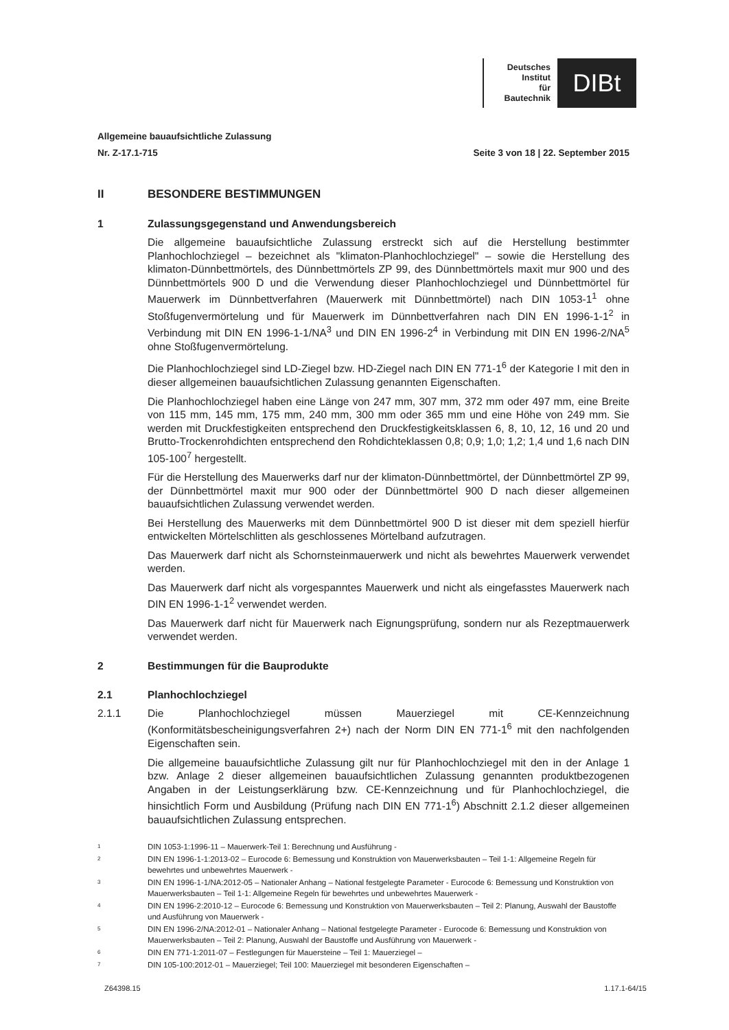Deutsches
Institut
für
Bautechnik
DIBt
Allgemeine bauaufsichtliche Zulassung
Nr. Z-17.1-715 Seite 3 von 18 | 22. September 2015
II BESONDERE BESTIMMUNGEN
1 Zulassungsgegenstand und Anwendungsbereich
Die allgemeine bauaufsichtliche Zulassung erstreckt sich auf die Herstellung bestimmter Planhochlochziegel – bezeichnet als "klimaton-Planhochlochziegel" – sowie die Herstellung des klimaton-Dünnbettmörtels, des Dünnbettmörtels ZP 99, des Dünnbettmörtels maxit mur 900 und des Dünnbettmörtels 900 D und die Verwendung dieser Planhochlochziegel und Dünnbettmörtel für Mauerwerk im Dünnbettverfahren (Mauerwerk mit Dünnbettmörtel) nach DIN 1053-1<sup>1</sup> ohne Stoßfugenvermörtelung und für Mauerwerk im Dünnbettverfahren nach DIN EN 1996-1-1<sup>2</sup> in Verbindung mit DIN EN 1996-1-1/NA<sup>3</sup> und DIN EN 1996-2<sup>4</sup> in Verbindung mit DIN EN 1996-2/NA<sup>5</sup> ohne Stoßfugenvermörtelung.
Die Planhochlochziegel sind LD-Ziegel bzw. HD-Ziegel nach DIN EN 771-1<sup>6</sup> der Kategorie I mit den in dieser allgemeinen bauaufsichtlichen Zulassung genannten Eigenschaften.
Die Planhochlochziegel haben eine Länge von 247 mm, 307 mm, 372 mm oder 497 mm, eine Breite von 115 mm, 145 mm, 175 mm, 240 mm, 300 mm oder 365 mm und eine Höhe von 249 mm. Sie werden mit Druckfestigkeiten entsprechend den Druckfestigkeitsklassen 6, 8, 10, 12, 16 und 20 und Brutto-Trockenrohdichten entsprechend den Rohdichteklassen 0,8; 0,9; 1,0; 1,2; 1,4 und 1,6 nach DIN 105-100<sup>7</sup> hergestellt.
Für die Herstellung des Mauerwerks darf nur der klimaton-Dünnbettmörtel, der Dünnbettmörtel ZP 99, der Dünnbettmörtel maxit mur 900 oder der Dünnbettmörtel 900 D nach dieser allgemeinen bauaufsichtlichen Zulassung verwendet werden.
Bei Herstellung des Mauerwerks mit dem Dünnbettmörtel 900 D ist dieser mit dem speziell hierfür entwickelten Mörtelschlitten als geschlossenes Mörtelband aufzutragen.
Das Mauerwerk darf nicht als Schornsteinmauerwerk und nicht als bewehrtes Mauerwerk verwendet werden.
Das Mauerwerk darf nicht als vorgespanntes Mauerwerk und nicht als eingefasstes Mauerwerk nach DIN EN 1996-1-1<sup>2</sup> verwendet werden.
Das Mauerwerk darf nicht für Mauerwerk nach Eignungsprüfung, sondern nur als Rezeptmauerwerk verwendet werden.
2 Bestimmungen für die Bauprodukte
2.1 Planhochlochziegel
2.1.1 Die Planhochlochziegel müssen Mauerziegel mit CE-Kennzeichnung (Konformitätsbescheinigungsverfahren 2+) nach der Norm DIN EN 771-1<sup>6</sup> mit den nachfolgenden Eigenschaften sein.
Die allgemeine bauaufsichtliche Zulassung gilt nur für Planhochlochziegel mit den in der Anlage 1 bzw. Anlage 2 dieser allgemeinen bauaufsichtlichen Zulassung genannten produktbezogenen Angaben in der Leistungserklärung bzw. CE-Kennzeichnung und für Planhochlochziegel, die hinsichtlich Form und Ausbildung (Prüfung nach DIN EN 771-1<sup>6</sup>) Abschnitt 2.1.2 dieser allgemeinen bauaufsichtlichen Zulassung entsprechen.
1 DIN 1053-1:1996-11 – Mauerwerk-Teil 1: Berechnung und Ausführung -
2 DIN EN 1996-1-1:2013-02 – Eurocode 6: Bemessung und Konstruktion von Mauerwerksbauten – Teil 1-1: Allgemeine Regeln für bewehrtes und unbewehrtes Mauerwerk -
3 DIN EN 1996-1-1/NA:2012-05 – Nationaler Anhang – National festgelegte Parameter - Eurocode 6: Bemessung und Konstruktion von Mauerwerksbauten – Teil 1-1: Allgemeine Regeln für bewehrtes und unbewehrtes Mauerwerk -
4 DIN EN 1996-2:2010-12 – Eurocode 6: Bemessung und Konstruktion von Mauerwerksbauten – Teil 2: Planung, Auswahl der Baustoffe und Ausführung von Mauerwerk -
5 DIN EN 1996-2/NA:2012-01 – Nationaler Anhang – National festgelegte Parameter - Eurocode 6: Bemessung und Konstruktion von Mauerwerksbauten – Teil 2: Planung, Auswahl der Baustoffe und Ausführung von Mauerwerk -
6 DIN EN 771-1:2011-07 – Festlegungen für Mauersteine – Teil 1: Mauerziegel –
7 DIN 105-100:2012-01 – Mauerziegel; Teil 100: Mauerziegel mit besonderen Eigenschaften –
Z64398.15 1.17.1-64/15